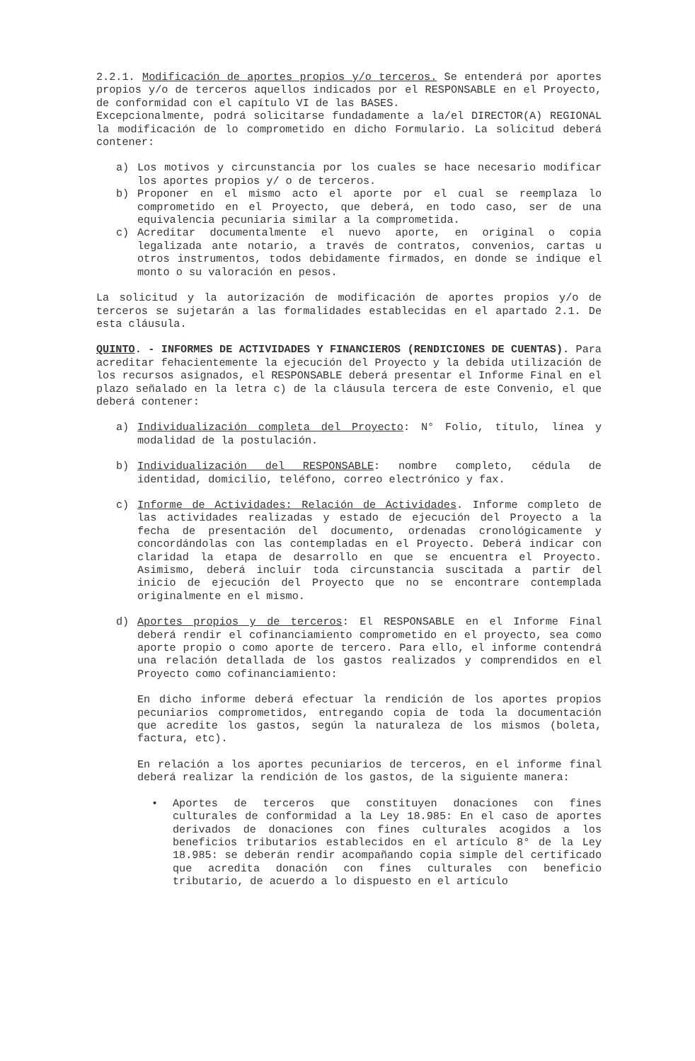2.2.1. Modificación de aportes propios y/o terceros. Se entenderá por aportes propios y/o de terceros aquellos indicados por el RESPONSABLE en el Proyecto, de conformidad con el capítulo VI de las BASES.
Excepcionalmente, podrá solicitarse fundadamente a la/el DIRECTOR(A) REGIONAL la modificación de lo comprometido en dicho Formulario. La solicitud deberá contener:
a) Los motivos y circunstancia por los cuales se hace necesario modificar los aportes propios y/ o de terceros.
b) Proponer en el mismo acto el aporte por el cual se reemplaza lo comprometido en el Proyecto, que deberá, en todo caso, ser de una equivalencia pecuniaria similar a la comprometida.
c) Acreditar documentalmente el nuevo aporte, en original o copia legalizada ante notario, a través de contratos, convenios, cartas u otros instrumentos, todos debidamente firmados, en donde se indique el monto o su valoración en pesos.
La solicitud y la autorización de modificación de aportes propios y/o de terceros se sujetarán a las formalidades establecidas en el apartado 2.1. De esta cláusula.
QUINTO. - INFORMES DE ACTIVIDADES Y FINANCIEROS (RENDICIONES DE CUENTAS). Para acreditar fehacientemente la ejecución del Proyecto y la debida utilización de los recursos asignados, el RESPONSABLE deberá presentar el Informe Final en el plazo señalado en la letra c) de la cláusula tercera de este Convenio, el que deberá contener:
a) Individualización completa del Proyecto: N° Folio, título, línea y modalidad de la postulación.
b) Individualización del RESPONSABLE: nombre completo, cédula de identidad, domicilio, teléfono, correo electrónico y fax.
c) Informe de Actividades: Relación de Actividades. Informe completo de las actividades realizadas y estado de ejecución del Proyecto a la fecha de presentación del documento, ordenadas cronológicamente y concordándolas con las contempladas en el Proyecto. Deberá indicar con claridad la etapa de desarrollo en que se encuentra el Proyecto. Asimismo, deberá incluir toda circunstancia suscitada a partir del inicio de ejecución del Proyecto que no se encontrare contemplada originalmente en el mismo.
d) Aportes propios y de terceros: El RESPONSABLE en el Informe Final deberá rendir el cofinanciamiento comprometido en el proyecto, sea como aporte propio o como aporte de tercero. Para ello, el informe contendrá una relación detallada de los gastos realizados y comprendidos en el Proyecto como cofinanciamiento:
En dicho informe deberá efectuar la rendición de los aportes propios pecuniarios comprometidos, entregando copia de toda la documentación que acredite los gastos, según la naturaleza de los mismos (boleta, factura, etc).
En relación a los aportes pecuniarios de terceros, en el informe final deberá realizar la rendición de los gastos, de la siguiente manera:
• Aportes de terceros que constituyen donaciones con fines culturales de conformidad a la Ley 18.985: En el caso de aportes derivados de donaciones con fines culturales acogidos a los beneficios tributarios establecidos en el artículo 8° de la Ley 18.985: se deberán rendir acompañando copia simple del certificado que acredita donación con fines culturales con beneficio tributario, de acuerdo a lo dispuesto en el artículo